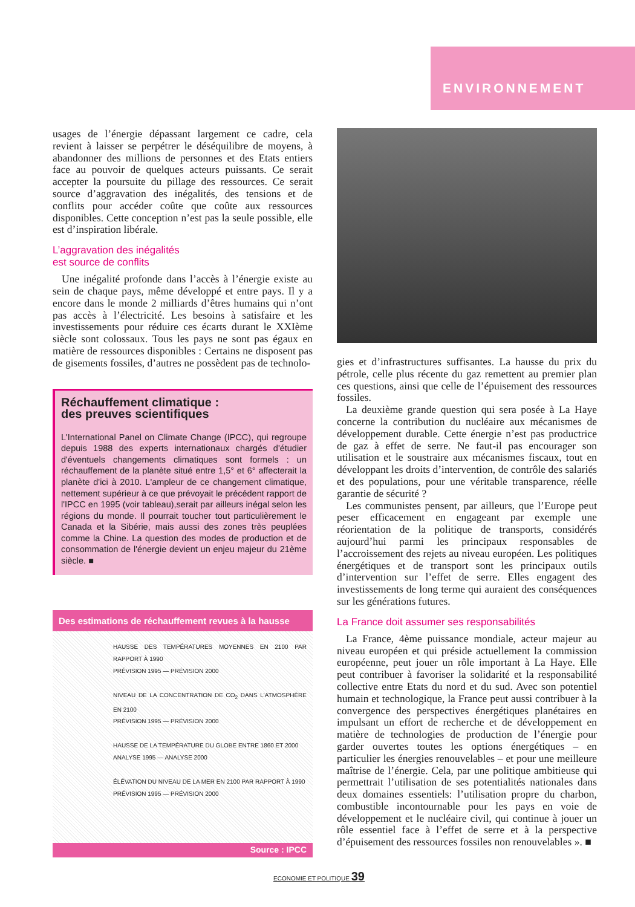ENVIRONNEMENT
usages de l’énergie dépassant largement ce cadre, cela revient à laisser se perpétrer le déséquilibre de moyens, à abandonner des millions de personnes et des Etats entiers face au pouvoir de quelques acteurs puissants. Ce serait accepter la poursuite du pillage des ressources. Ce serait source d’aggravation des inégalités, des tensions et de conflits pour accéder coûte que coûte aux ressources disponibles. Cette conception n’est pas la seule possible, elle est d’inspiration libérale.
L’aggravation des inégalités
est source de conflits
Une inégalité profonde dans l’accès à l’énergie existe au sein de chaque pays, même développé et entre pays. Il y a encore dans le monde 2 milliards d’êtres humains qui n’ont pas accès à l’électricité. Les besoins à satisfaire et les investissements pour réduire ces écarts durant le XXIème siècle sont colossaux. Tous les pays ne sont pas égaux en matière de ressources disponibles : Certains ne disposent pas de gisements fossiles, d’autres ne possèdent pas de technolo-
Réchauffement climatique :
des preuves scientifiques
L'International Panel on Climate Change (IPCC), qui regroupe depuis 1988 des experts internationaux chargés d'étudier d'éventuels changements climatiques sont formels : un réchauffement de la planète situé entre 1,5° et 6° affecterait la planète d'ici à 2010. L'ampleur de ce changement climatique, nettement supérieur à ce que prévoyait le précédent rapport de l'IPCC en 1995 (voir tableau),serait par ailleurs inégal selon les régions du monde. Il pourrait toucher tout particulièrement le Canada et la Sibérie, mais aussi des zones très peuplées comme la Chine. La question des modes de production et de consommation de l'énergie devient un enjeu majeur du 21ème siècle. ■
Des estimations de réchauffement revues à la hausse
HAUSSE DES TEMPÉRATURES MOYENNES EN 2100 PAR RAPPORT À 1990
PRÉVISION 1995 — PRÉVISION 2000
NIVEAU DE LA CONCENTRATION DE CO<sub>2</sub> DANS L'ATMOSPHÈRE EN 2100
PRÉVISION 1995 — PRÉVISION 2000
HAUSSE DE LA TEMPÉRATURE DU GLOBE ENTRE 1860 ET 2000
ANALYSE 1995 — ANALYSE 2000
ÉLÉVATION DU NIVEAU DE LA MER EN 2100 PAR RAPPORT À 1990
PRÉVISION 1995 — PRÉVISION 2000
Source : IPCC
gies et d’infrastructures suffisantes. La hausse du prix du pétrole, celle plus récente du gaz remettent au premier plan ces questions, ainsi que celle de l’épuisement des ressources fossiles.
La deuxième grande question qui sera posée à La Haye concerne la contribution du nucléaire aux mécanismes de développement durable. Cette énergie n’est pas productrice de gaz à effet de serre. Ne faut-il pas encourager son utilisation et le soustraire aux mécanismes fiscaux, tout en développant les droits d’intervention, de contrôle des salariés et des populations, pour une véritable transparence, réelle garantie de sécurité ?
Les communistes pensent, par ailleurs, que l’Europe peut peser efficacement en engageant par exemple une réorientation de la politique de transports, considérés aujourd’hui parmi les principaux responsables de l’accroissement des rejets au niveau européen. Les politiques énergétiques et de transport sont les principaux outils d’intervention sur l’effet de serre. Elles engagent des investissements de long terme qui auraient des conséquences sur les générations futures.
La France doit assumer ses responsabilités
La France, 4ème puissance mondiale, acteur majeur au niveau européen et qui préside actuellement la commission européenne, peut jouer un rôle important à La Haye. Elle peut contribuer à favoriser la solidarité et la responsabilité collective entre Etats du nord et du sud. Avec son potentiel humain et technologique, la France peut aussi contribuer à la convergence des perspectives énergétiques planétaires en impulsant un effort de recherche et de développement en matière de technologies de production de l’énergie pour garder ouvertes toutes les options énergétiques – en particulier les énergies renouvelables – et pour une meilleure maîtrise de l’énergie. Cela, par une politique ambitieuse qui permettrait l’utilisation de ses potentialités nationales dans deux domaines essentiels: l’utilisation propre du charbon, combustible incontournable pour les pays en voie de développement et le nucléaire civil, qui continue à jouer un rôle essentiel face à l’effet de serre et à la perspective d’épuisement des ressources fossiles non renouvelables ». ■
ECONOMIE ET POLITIQUE 39